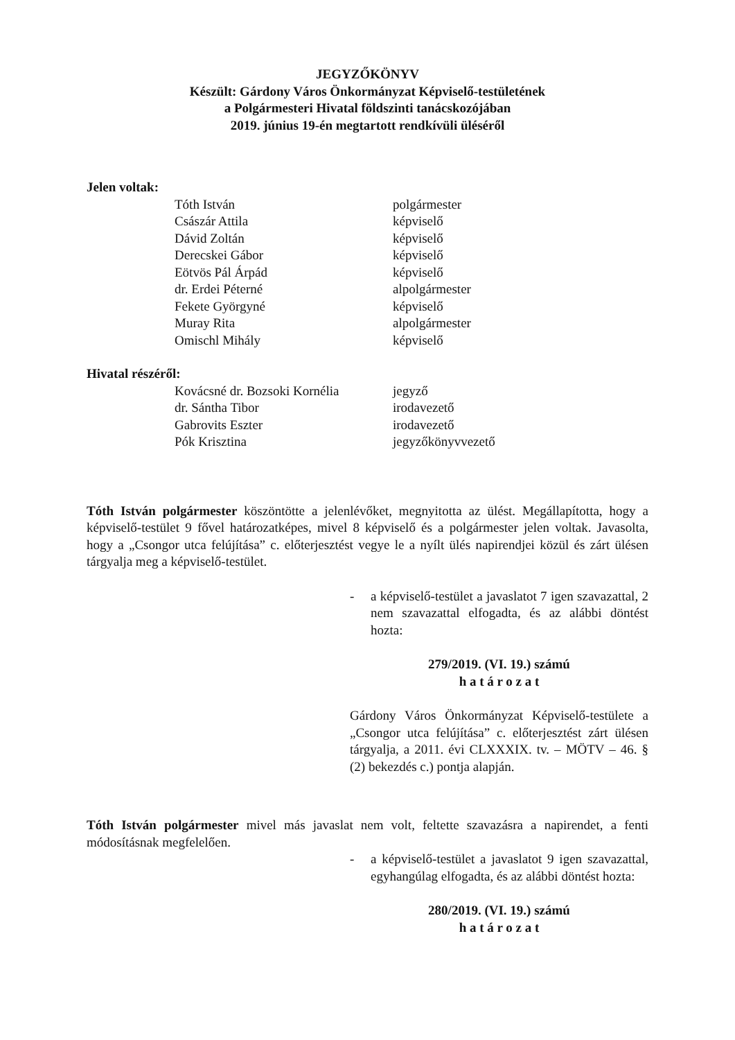JEGYZŐKÖNYV
Készült: Gárdony Város Önkormányzat Képviselő-testületének
a Polgármesteri Hivatal földszinti tanácskozójában
2019. június 19-én megtartott rendkívüli üléséről
Jelen voltak:
Tóth István polgármester
Császár Attila képviselő
Dávid Zoltán képviselő
Derecskei Gábor képviselő
Eötvös Pál Árpád képviselő
dr. Erdei Péterné alpolgármester
Fekete Györgyné képviselő
Muray Rita alpolgármester
Omischl Mihály képviselő
Hivatal részéről:
Kovácsné dr. Bozsoki Kornélia jegyző
dr. Sántha Tibor irodavezető
Gabrovits Eszter irodavezető
Pók Krisztina jegyzőkönyvvezető
Tóth István polgármester köszöntötte a jelenlévőket, megnyitotta az ülést. Megállapította, hogy a képviselő-testület 9 fővel határozatképes, mivel 8 képviselő és a polgármester jelen voltak. Javasolta, hogy a „Csongor utca felújítása” c. előterjesztést vegye le a nyílt ülés napirendjei közül és zárt ülésen tárgyalja meg a képviselő-testület.
- a képviselő-testület a javaslatot 7 igen szavazattal, 2 nem szavazattal elfogadta, és az alábbi döntést hozta:
279/2019. (VI. 19.) számú
h a t á r o z a t
Gárdony Város Önkormányzat Képviselő-testülete a „Csongor utca felújítása” c. előterjesztést zárt ülésen tárgyalja, a 2011. évi CLXXXIX. tv. – MÖTV – 46. § (2) bekezdés c.) pontja alapján.
Tóth István polgármester mivel más javaslat nem volt, feltette szavazásra a napirendet, a fenti módosításnak megfelelően.
- a képviselő-testület a javaslatot 9 igen szavazattal, egyhangúlag elfogadta, és az alábbi döntést hozta:
280/2019. (VI. 19.) számú
h a t á r o z a t